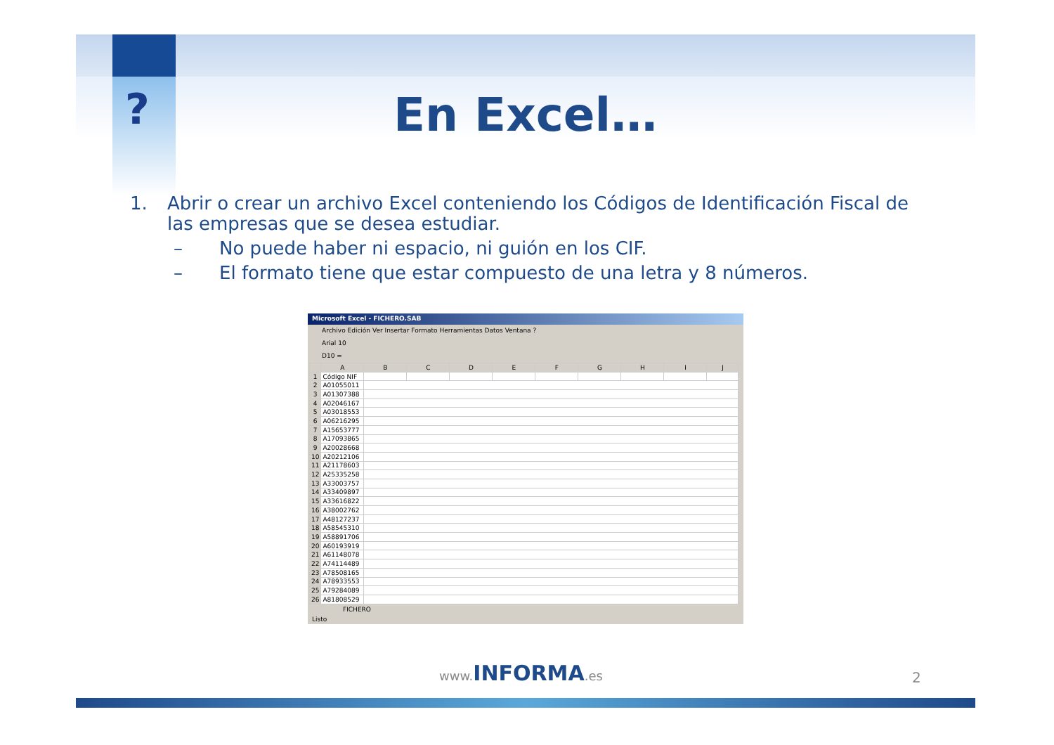? En Excel…
1. Abrir o crear un archivo Excel conteniendo los Códigos de Identificación Fiscal de las empresas que se desea estudiar.
– No puede haber ni espacio, ni guión en los CIF.
– El formato tiene que estar compuesto de una letra y 8 números.
Microsoft Excel - FICHERO.SAB
Archivo Edición Ver Insertar Formato Herramientas Datos Ventana ?
Arial 10
D10 =
| | A | B | C | D | E | F | G | H | I | J |
| --- | --- | --- | --- | --- | --- | --- | --- | --- | --- | --- |
| 1 | Código NIF | | | | | | | | | |
| 2 | A01055011 | | | | | | | | | |
| 3 | A01307388 | | | | | | | | | |
| 4 | A02046167 | | | | | | | | | |
| 5 | A03018553 | | | | | | | | | |
| 6 | A06216295 | | | | | | | | | |
| 7 | A15653777 | | | | | | | | | |
| 8 | A17093865 | | | | | | | | | |
| 9 | A20028668 | | | | | | | | | |
| 10 | A20212106 | | | | | | | | | |
| 11 | A21178603 | | | | | | | | | |
| 12 | A25335258 | | | | | | | | | |
| 13 | A33003757 | | | | | | | | | |
| 14 | A33409897 | | | | | | | | | |
| 15 | A33616822 | | | | | | | | | |
| 16 | A38002762 | | | | | | | | | |
| 17 | A48127237 | | | | | | | | | |
| 18 | A58545310 | | | | | | | | | |
| 19 | A58891706 | | | | | | | | | |
| 20 | A60193919 | | | | | | | | | |
| 21 | A61148078 | | | | | | | | | |
| 22 | A74114489 | | | | | | | | | |
| 23 | A78508165 | | | | | | | | | |
| 24 | A78933553 | | | | | | | | | |
| 25 | A79284089 | | | | | | | | | |
| 26 | A81808529 | | | | | | | | | |
FICHERO
Listo
www. INFORMA.es 2